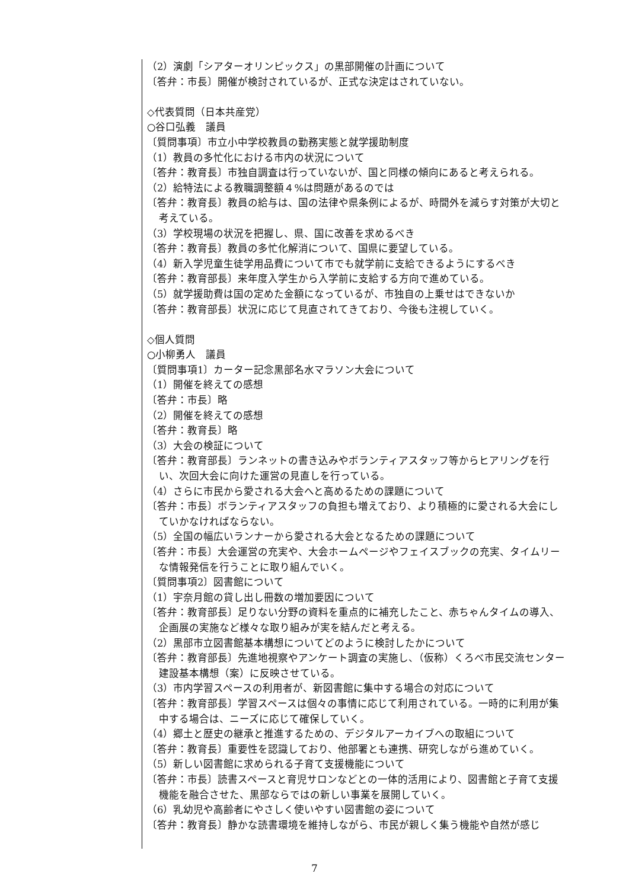（2）演劇「シアターオリンピックス」の黒部開催の計画について
〔答弁：市長〕開催が検討されているが、正式な決定はされていない。
◇代表質問（日本共産党）
○谷口弘義　議員
〔質問事項〕市立小中学校教員の勤務実態と就学援助制度
（1）教員の多忙化における市内の状況について
〔答弁：教育長〕市独自調査は行っていないが、国と同様の傾向にあると考えられる。
（2）給特法による教職調整額４%は問題があるのでは
〔答弁：教育長〕教員の給与は、国の法律や県条例によるが、時間外を減らす対策が大切と考えている。
（3）学校現場の状況を把握し、県、国に改善を求めるべき
〔答弁：教育長〕教員の多忙化解消について、国県に要望している。
（4）新入学児童生徒学用品費について市でも就学前に支給できるようにするべき
〔答弁：教育部長〕来年度入学生から入学前に支給する方向で進めている。
（5）就学援助費は国の定めた金額になっているが、市独自の上乗せはできないか
〔答弁：教育部長〕状況に応じて見直されてきており、今後も注視していく。
◇個人質問
○小柳勇人　議員
〔質問事項1〕カーター記念黒部名水マラソン大会について
（1）開催を終えての感想
〔答弁：市長〕略
（2）開催を終えての感想
〔答弁：教育長〕略
（3）大会の検証について
〔答弁：教育部長〕ランネットの書き込みやボランティアスタッフ等からヒアリングを行い、次回大会に向けた運営の見直しを行っている。
（4）さらに市民から愛される大会へと高めるための課題について
〔答弁：市長〕ボランティアスタッフの負担も増えており、より積極的に愛される大会にしていかなければならない。
（5）全国の幅広いランナーから愛される大会となるための課題について
〔答弁：市長〕大会運営の充実や、大会ホームページやフェイスブックの充実、タイムリーな情報発信を行うことに取り組んでいく。
〔質問事項2〕図書館について
（1）宇奈月館の貸し出し冊数の増加要因について
〔答弁：教育部長〕足りない分野の資料を重点的に補充したこと、赤ちゃんタイムの導入、企画展の実施など様々な取り組みが実を結んだと考える。
（2）黒部市立図書館基本構想についてどのように検討したかについて
〔答弁：教育部長〕先進地視察やアンケート調査の実施し、（仮称）くろべ市民交流センター建設基本構想（案）に反映させている。
（3）市内学習スペースの利用者が、新図書館に集中する場合の対応について
〔答弁：教育部長〕学習スペースは個々の事情に応じて利用されている。一時的に利用が集中する場合は、ニーズに応じて確保していく。
（4）郷土と歴史の継承と推進するための、デジタルアーカイブへの取組について
〔答弁：教育長〕重要性を認識しており、他部署とも連携、研究しながら進めていく。
（5）新しい図書館に求められる子育て支援機能について
〔答弁：市長〕読書スペースと育児サロンなどとの一体的活用により、図書館と子育て支援機能を融合させた、黒部ならではの新しい事業を展開していく。
（6）乳幼児や高齢者にやさしく使いやすい図書館の姿について
〔答弁：教育長〕静かな読書環境を維持しながら、市民が親しく集う機能や自然が感じ
7